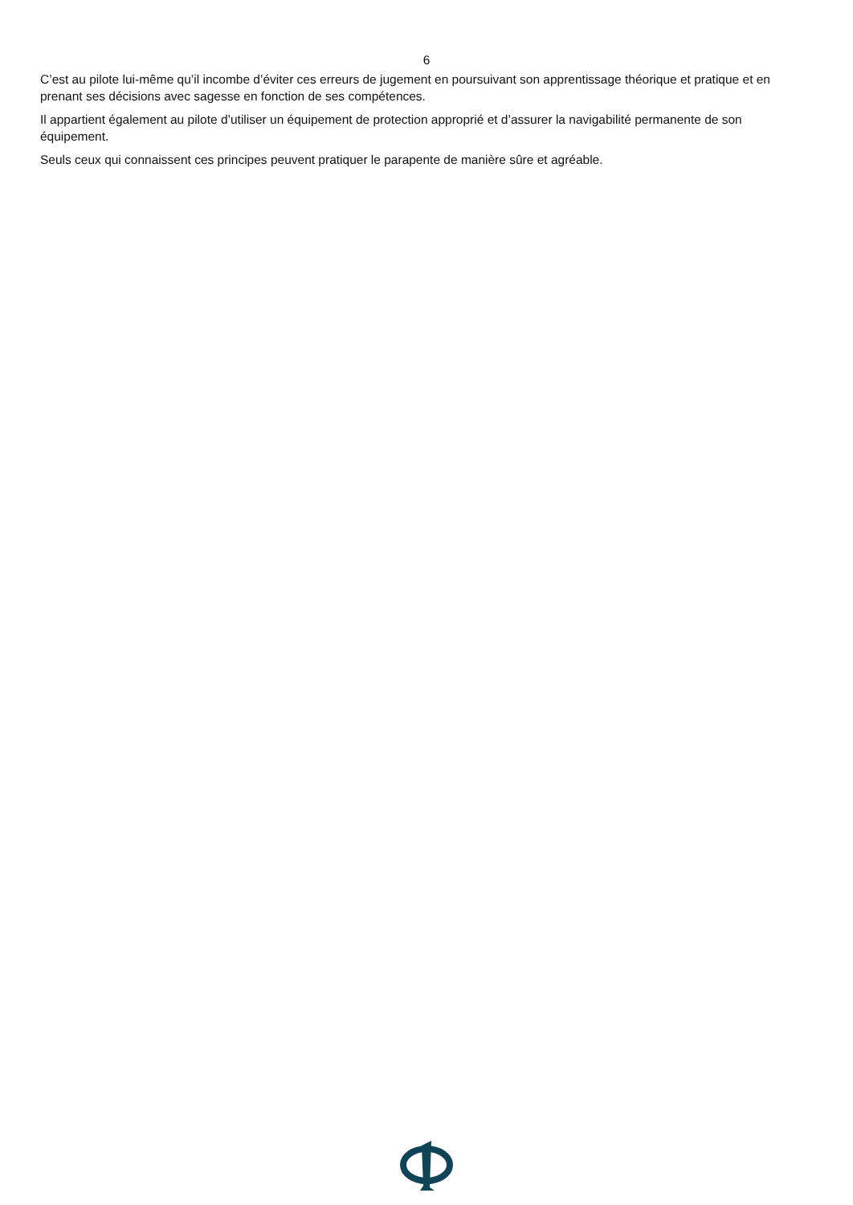6
C’est au pilote lui-même qu’il incombe d’éviter ces erreurs de jugement en poursuivant son apprentissage théorique et pratique et en prenant ses décisions avec sagesse en fonction de ses compétences.
Il appartient également au pilote d’utiliser un équipement de protection approprié et d’assurer la navigabilité permanente de son équipement.
Seuls ceux qui connaissent ces principes peuvent pratiquer le parapente de manière sûre et agréable.